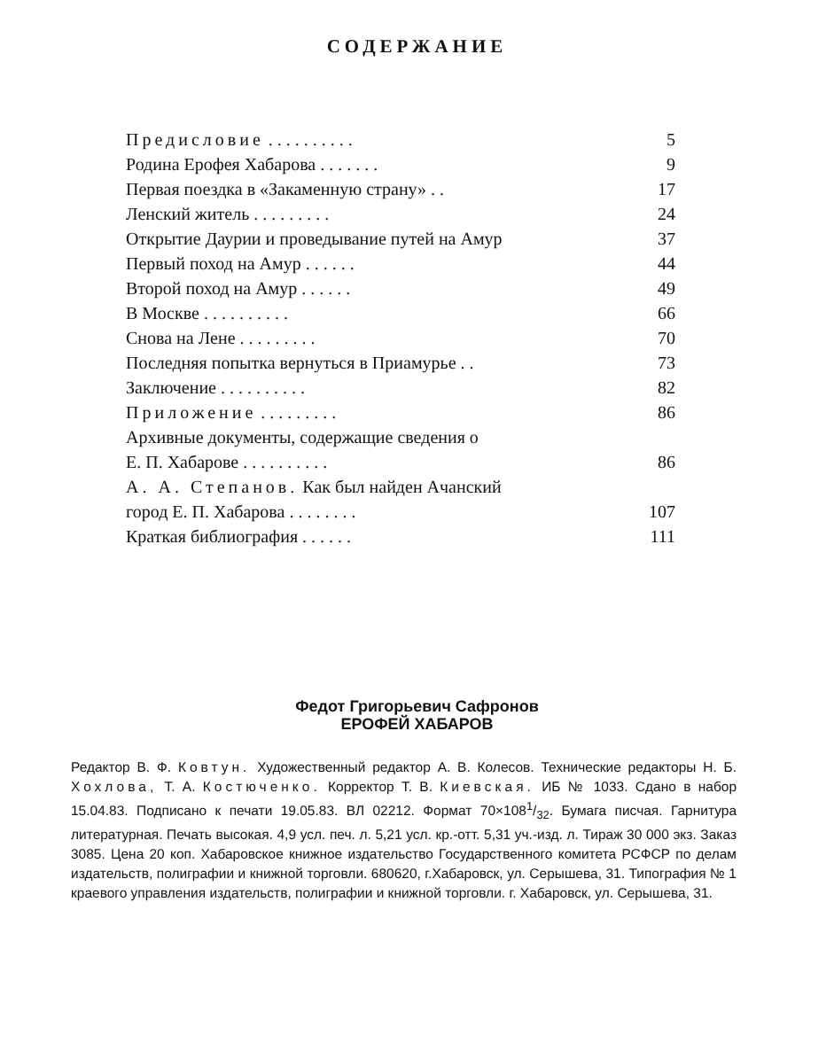СОДЕРЖАНИЕ
| Предисловие . . . . . . . . . . | 5 |
| Родина Ерофея Хабарова . . . . . . . | 9 |
| Первая поездка в «Закаменную страну» . . | 17 |
| Ленский житель . . . . . . . . . | 24 |
| Открытие Даурии и проведывание путей на Амур | 37 |
| Первый поход на Амур . . . . . . | 44 |
| Второй поход на Амур . . . . . . | 49 |
| В Москве . . . . . . . . . . | 66 |
| Снова на Лене . . . . . . . . . | 70 |
| Последняя попытка вернуться в Приамурье . . | 73 |
| Заключение . . . . . . . . . . | 82 |
| Приложение . . . . . . . . . | 86 |
| Архивные документы, содержащие сведения о Е. П. Хабарове . . . . . . . . . . | 86 |
| А. А. Степанов. Как был найден Ачанский город Е. П. Хабарова . . . . . . . . | 107 |
| Краткая библиография . . . . . . | 111 |
Федот Григорьевич Сафронов
ЕРОФЕЙ ХАБАРОВ
Редактор В. Ф. Ковтун. Художественный редактор А. В. Колесов. Технические редакторы Н. Б. Хохлова, Т. А. Костюченко. Корректор Т. В. Киевская. ИБ № 1033. Сдано в набор 15.04.83. Подписано к печати 19.05.83. ВЛ 02212. Формат 70×1081/32. Бумага писчая. Гарнитура литературная. Печать высокая. 4,9 усл. печ. л. 5,21 усл. кр.-отт. 5,31 уч.-изд. л. Тираж 30 000 экз. Заказ 3085. Цена 20 коп. Хабаровское книжное издательство Государственного комитета РСФСР по делам издательств, полиграфии и книжной торговли. 680620, г.Хабаровск, ул. Серышева, 31. Типография № 1 краевого управления издательств, полиграфии и книжной торговли. г. Хабаровск, ул. Серышева, 31.